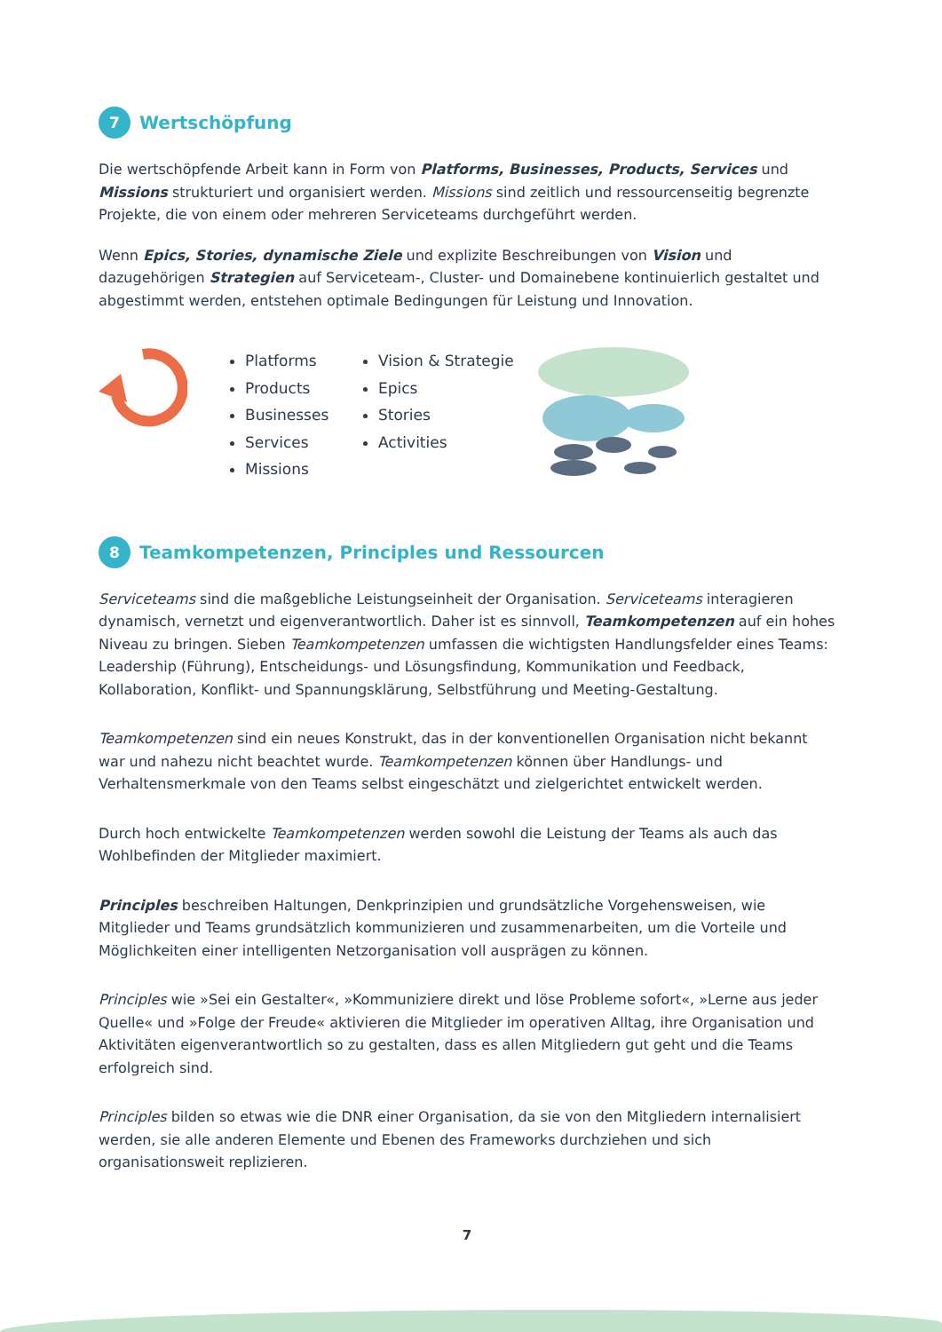7 Wertschöpfung
Die wertschöpfende Arbeit kann in Form von Platforms, Businesses, Products, Services und Missions strukturiert und organisiert werden. Missions sind zeitlich und ressourcenseitig begrenzte Projekte, die von einem oder mehreren Serviceteams durchgeführt werden.
Wenn Epics, Stories, dynamische Ziele und explizite Beschreibungen von Vision und dazugehörigen Strategien auf Serviceteam-, Cluster- und Domainebene kontinuierlich gestaltet und abgestimmt werden, entstehen optimale Bedingungen für Leistung und Innovation.
Platforms
Products
Businesses
Services
Missions
Vision & Strategie
Epics
Stories
Activities
8 Teamkompetenzen, Principles und Ressourcen
Serviceteams sind die maßgebliche Leistungseinheit der Organisation. Serviceteams interagieren dynamisch, vernetzt und eigenverantwortlich. Daher ist es sinnvoll, Teamkompetenzen auf ein hohes Niveau zu bringen. Sieben Teamkompetenzen umfassen die wichtigsten Handlungsfelder eines Teams: Leadership (Führung), Entscheidungs- und Lösungsfindung, Kommunikation und Feedback, Kollaboration, Konflikt- und Spannungsklärung, Selbstführung und Meeting-Gestaltung.
Teamkompetenzen sind ein neues Konstrukt, das in der konventionellen Organisation nicht bekannt war und nahezu nicht beachtet wurde. Teamkompetenzen können über Handlungs- und Verhaltensmerkmale von den Teams selbst eingeschätzt und zielgerichtet entwickelt werden.
Durch hoch entwickelte Teamkompetenzen werden sowohl die Leistung der Teams als auch das Wohlbefinden der Mitglieder maximiert.
Principles beschreiben Haltungen, Denkprinzipien und grundsätzliche Vorgehensweisen, wie Mitglieder und Teams grundsätzlich kommunizieren und zusammenarbeiten, um die Vorteile und Möglichkeiten einer intelligenten Netzorganisation voll ausprägen zu können.
Principles wie »Sei ein Gestalter«, »Kommuniziere direkt und löse Probleme sofort«, »Lerne aus jeder Quelle« und »Folge der Freude« aktivieren die Mitglieder im operativen Alltag, ihre Organisation und Aktivitäten eigenverantwortlich so zu gestalten, dass es allen Mitgliedern gut geht und die Teams erfolgreich sind.
Principles bilden so etwas wie die DNR einer Organisation, da sie von den Mitgliedern internalisiert werden, sie alle anderen Elemente und Ebenen des Frameworks durchziehen und sich organisationsweit replizieren.
7